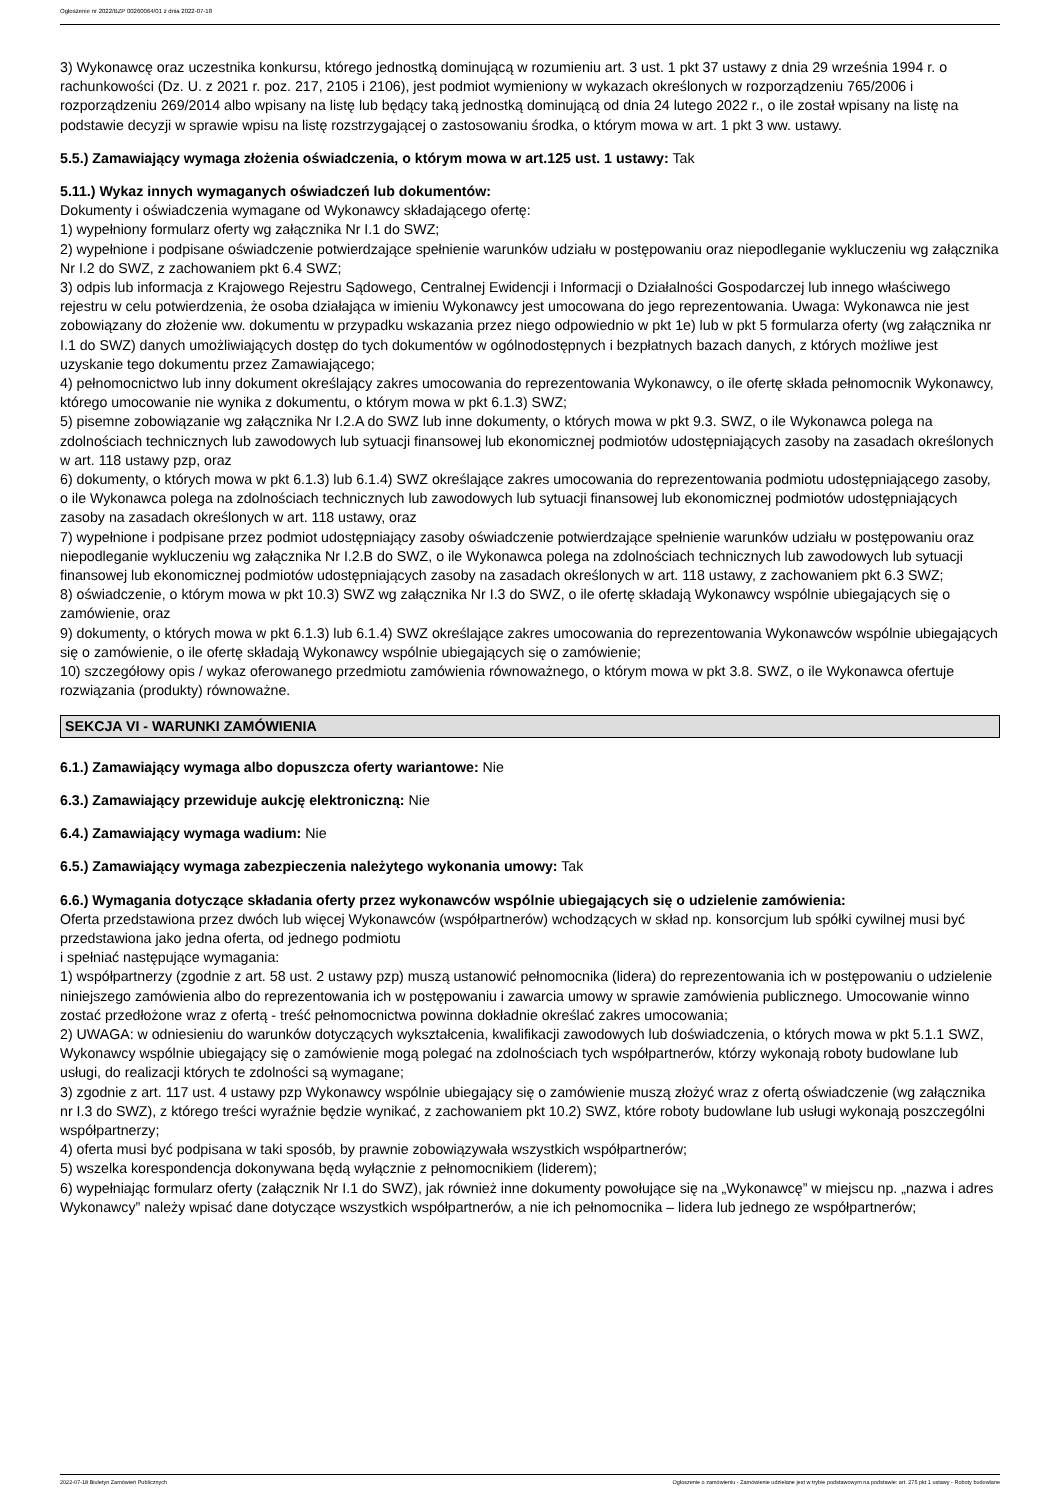Ogłoszenie nr 2022/BZP 00260064/01 z dnia 2022-07-18
3) Wykonawcę oraz uczestnika konkursu, którego jednostką dominującą w rozumieniu art. 3 ust. 1 pkt 37 ustawy z dnia 29 września 1994 r. o rachunkowości (Dz. U. z 2021 r. poz. 217, 2105 i 2106), jest podmiot wymieniony w wykazach określonych w rozporządzeniu 765/2006 i rozporządzeniu 269/2014 albo wpisany na listę lub będący taką jednostką dominującą od dnia 24 lutego 2022 r., o ile został wpisany na listę na podstawie decyzji w sprawie wpisu na listę rozstrzygającej o zastosowaniu środka, o którym mowa w art. 1 pkt 3 ww. ustawy.
5.5.) Zamawiający wymaga złożenia oświadczenia, o którym mowa w art.125 ust. 1 ustawy: Tak
5.11.) Wykaz innych wymaganych oświadczeń lub dokumentów:
Dokumenty i oświadczenia wymagane od Wykonawcy składającego ofertę:
1) wypełniony formularz oferty wg załącznika Nr I.1 do SWZ;
2) wypełnione i podpisane oświadczenie potwierdzające spełnienie warunków udziału w postępowaniu oraz niepodleganie wykluczeniu wg załącznika Nr I.2 do SWZ, z zachowaniem pkt 6.4 SWZ;
3) odpis lub informacja z Krajowego Rejestru Sądowego, Centralnej Ewidencji i Informacji o Działalności Gospodarczej lub innego właściwego rejestru w celu potwierdzenia, że osoba działająca w imieniu Wykonawcy jest umocowana do jego reprezentowania. Uwaga: Wykonawca nie jest zobowiązany do złożenie ww. dokumentu w przypadku wskazania przez niego odpowiednio w pkt 1e) lub w pkt 5 formularza oferty (wg załącznika nr I.1 do SWZ) danych umożliwiających dostęp do tych dokumentów w ogólnodostępnych i bezpłatnych bazach danych, z których możliwe jest uzyskanie tego dokumentu przez Zamawiającego;
4) pełnomocnictwo lub inny dokument określający zakres umocowania do reprezentowania Wykonawcy, o ile ofertę składa pełnomocnik Wykonawcy, którego umocowanie nie wynika z dokumentu, o którym mowa w pkt 6.1.3) SWZ;
5) pisemne zobowiązanie wg załącznika Nr I.2.A do SWZ lub inne dokumenty, o których mowa w pkt 9.3. SWZ, o ile Wykonawca polega na zdolnościach technicznych lub zawodowych lub sytuacji finansowej lub ekonomicznej podmiotów udostępniających zasoby na zasadach określonych w art. 118 ustawy pzp, oraz
6) dokumenty, o których mowa w pkt 6.1.3) lub 6.1.4) SWZ określające zakres umocowania do reprezentowania podmiotu udostępniającego zasoby, o ile Wykonawca polega na zdolnościach technicznych lub zawodowych lub sytuacji finansowej lub ekonomicznej podmiotów udostępniających zasoby na zasadach określonych w art. 118 ustawy, oraz
7) wypełnione i podpisane przez podmiot udostępniający zasoby oświadczenie potwierdzające spełnienie warunków udziału w postępowaniu oraz niepodleganie wykluczeniu wg załącznika Nr I.2.B do SWZ, o ile Wykonawca polega na zdolnościach technicznych lub zawodowych lub sytuacji finansowej lub ekonomicznej podmiotów udostępniających zasoby na zasadach określonych w art. 118 ustawy, z zachowaniem pkt 6.3 SWZ;
8) oświadczenie, o którym mowa w pkt 10.3) SWZ wg załącznika Nr I.3 do SWZ, o ile ofertę składają Wykonawcy wspólnie ubiegających się o zamówienie, oraz
9) dokumenty, o których mowa w pkt 6.1.3) lub 6.1.4) SWZ określające zakres umocowania do reprezentowania Wykonawców wspólnie ubiegających się o zamówienie, o ile ofertę składają Wykonawcy wspólnie ubiegających się o zamówienie;
10) szczegółowy opis / wykaz oferowanego przedmiotu zamówienia równoważnego, o którym mowa w pkt 3.8. SWZ, o ile Wykonawca ofertuje rozwiązania (produkty) równoważne.
SEKCJA VI - WARUNKI ZAMÓWIENIA
6.1.) Zamawiający wymaga albo dopuszcza oferty wariantowe: Nie
6.3.) Zamawiający przewiduje aukcję elektroniczną: Nie
6.4.) Zamawiający wymaga wadium: Nie
6.5.) Zamawiający wymaga zabezpieczenia należytego wykonania umowy: Tak
6.6.) Wymagania dotyczące składania oferty przez wykonawców wspólnie ubiegających się o udzielenie zamówienia:
Oferta przedstawiona przez dwóch lub więcej Wykonawców (współpartnerów) wchodzących w skład np. konsorcjum lub spółki cywilnej musi być przedstawiona jako jedna oferta, od jednego podmiotu
i spełniać następujące wymagania:
1) współpartnerzy (zgodnie z art. 58 ust. 2 ustawy pzp) muszą ustanowić pełnomocnika (lidera) do reprezentowania ich w postępowaniu o udzielenie niniejszego zamówienia albo do reprezentowania ich w postępowaniu i zawarcia umowy w sprawie zamówienia publicznego. Umocowanie winno zostać przedłożone wraz z ofertą - treść pełnomocnictwa powinna dokładnie określać zakres umocowania;
2) UWAGA: w odniesieniu do warunków dotyczących wykształcenia, kwalifikacji zawodowych lub doświadczenia, o których mowa w pkt 5.1.1 SWZ, Wykonawcy wspólnie ubiegający się o zamówienie mogą polegać na zdolnościach tych współpartnerów, którzy wykonają roboty budowlane lub usługi, do realizacji których te zdolności są wymagane;
3) zgodnie z art. 117 ust. 4 ustawy pzp Wykonawcy wspólnie ubiegający się o zamówienie muszą złożyć wraz z ofertą oświadczenie (wg załącznika nr I.3 do SWZ), z którego treści wyraźnie będzie wynikać, z zachowaniem pkt 10.2) SWZ, które roboty budowlane lub usługi wykonają poszczególni współpartnerzy;
4) oferta musi być podpisana w taki sposób, by prawnie zobowiązywała wszystkich współpartnerów;
5) wszelka korespondencja dokonywana będą wyłącznie z pełnomocnikiem (liderem);
6) wypełniając formularz oferty (załącznik Nr I.1 do SWZ), jak również inne dokumenty powołujące się na „Wykonawcę” w miejscu np. „nazwa i adres Wykonawcy” należy wpisać dane dotyczące wszystkich współpartnerów, a nie ich pełnomocnika – lidera lub jednego ze współpartnerów;
2022-07-18 Biuletyn Zamówień Publicznych Ogłoszenie o zamówieniu - Zamówienie udzielane jest w trybie podstawowym na podstawie: art. 275 pkt 1 ustawy - Roboty budowlane